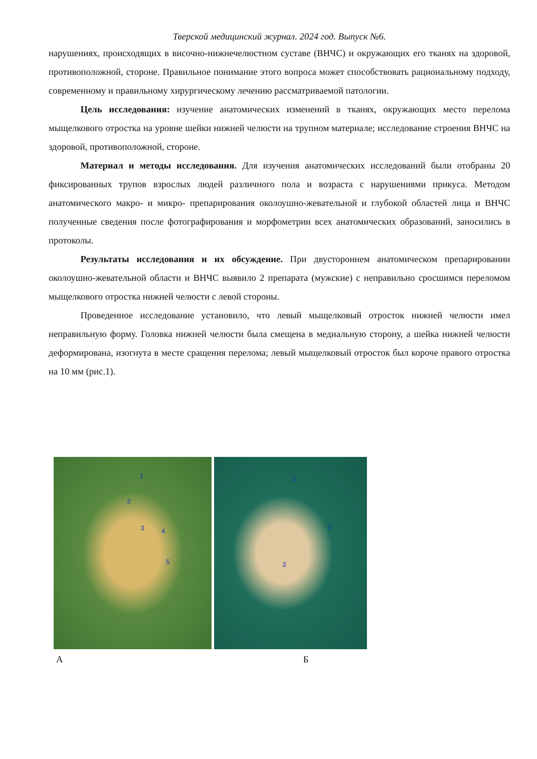Тверской медицинский журнал. 2024 год. Выпуск №6.
нарушениях, происходящих в височно-нижнечелюстном суставе (ВНЧС) и окружающих его тканях на здоровой, противоположной, стороне. Правильное понимание этого вопроса может способствовать рациональному подходу, современному и правильному хирургическому лечению рассматриваемой патологии.
Цель исследования: изучение анатомических изменений в тканях, окружающих место перелома мыщелкового отростка на уровне шейки нижней челюсти на трупном материале; исследование строения ВНЧС на здоровой, противоположной, стороне.
Материал и методы исследования. Для изучения анатомических исследований были отобраны 20 фиксированных трупов взрослых людей различного пола и возраста с нарушениями прикуса. Методом анатомического макро- и микро- препарирования околоушно-жевательной и глубокой областей лица и ВНЧС полученные сведения после фотографирования и морфометрии всех анатомических образований, заносились в протоколы.
Результаты исследования и их обсуждение. При двустороннем анатомическом препарировании околоушно-жевательной области и ВНЧС выявило 2 препарата (мужские) с неправильно сросшимся переломом мыщелкового отростка нижней челюсти с левой стороны.
Проведенное исследование установило, что левый мыщелковый отросток нижней челюсти имел неправильную форму. Головка нижней челюсти была смещена в медиальную сторону, а шейка нижней челюсти деформирована, изогнута в месте сращения перелома; левый мыщелковый отросток был короче правого отростка на 10 мм (рис.1).
1
2
3 4
5
1
2
3
А Б